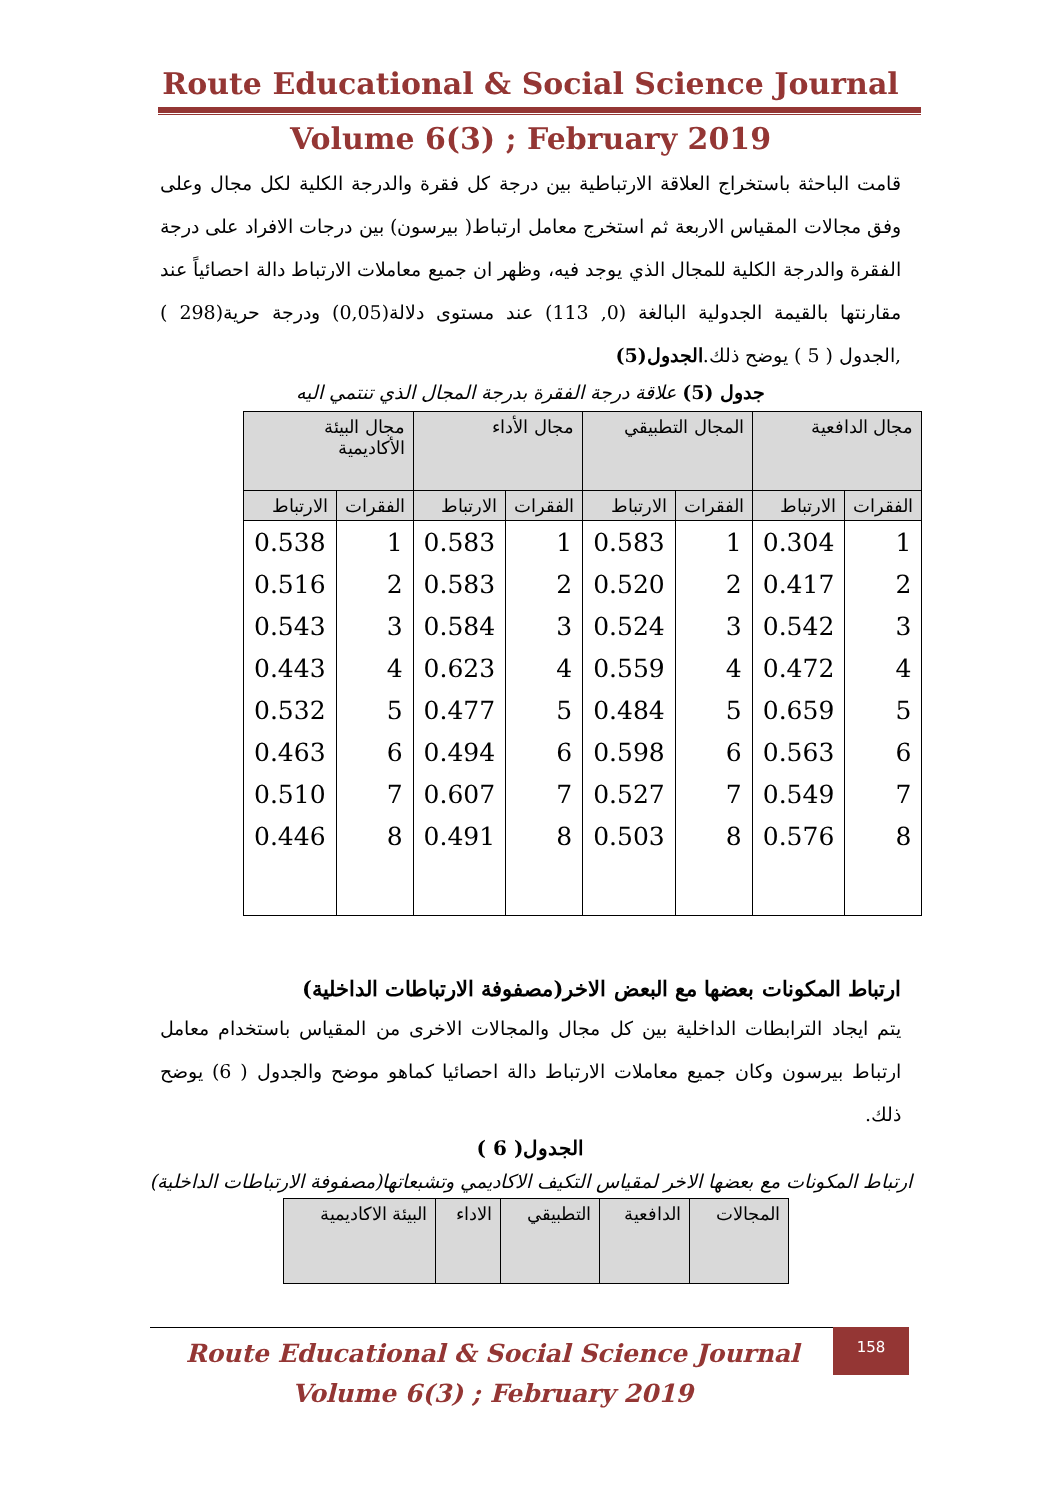Route Educational & Social Science Journal
Volume 6(3) ; February 2019
قامت الباحثة باستخراج العلاقة الارتباطية بين درجة كل فقرة والدرجة الكلية لكل مجال وعلى وفق مجالات المقياس الاربعة ثم استخرج معامل ارتباط( بيرسون) بين درجات الافراد على درجة الفقرة والدرجة الكلية للمجال الذي يوجد فيه، وظهر ان جميع معاملات الارتباط دالة احصائياً عند مقارنتها بالقيمة الجدولية البالغة (0, 113) عند مستوى دلالة(0,05) ودرجة حرية(298 ) ,الجدول ( 5 ) يوضح ذلك.الجدول(5)
جدول (5) علاقة درجة الفقرة بدرجة المجال الذي تنتمي اليه
| مجال الدافعية | | المجال التطبيقي | | مجال الأداء | | مجال البيئة الأكاديمية | |
| --- | --- | --- | --- | --- | --- | --- | --- |
| الفقرات | الارتباط | الفقرات | الارتباط | الفقرات | الارتباط | الفقرات | الارتباط |
| 1 | 0.304 | 1 | 0.583 | 1 | 0.583 | 1 | 0.538 |
| 2 | 0.417 | 2 | 0.520 | 2 | 0.583 | 2 | 0.516 |
| 3 | 0.542 | 3 | 0.524 | 3 | 0.584 | 3 | 0.543 |
| 4 | 0.472 | 4 | 0.559 | 4 | 0.623 | 4 | 0.443 |
| 5 | 0.659 | 5 | 0.484 | 5 | 0.477 | 5 | 0.532 |
| 6 | 0.563 | 6 | 0.598 | 6 | 0.494 | 6 | 0.463 |
| 7 | 0.549 | 7 | 0.527 | 7 | 0.607 | 7 | 0.510 |
| 8 | 0.576 | 8 | 0.503 | 8 | 0.491 | 8 | 0.446 |
ارتباط المكونات بعضها مع البعض الاخر(مصفوفة الارتباطات الداخلية)
يتم ايجاد الترابطات الداخلية بين كل مجال والمجالات الاخرى من المقياس باستخدام معامل ارتباط بيرسون وكان جميع معاملات الارتباط دالة احصائيا كماهو موضح والجدول ( 6) يوضح ذلك.
الجدول( 6 )
ارتباط المكونات مع بعضها الاخر لمقياس التكيف الاكاديمي وتشبعاتها(مصفوفة الارتباطات الداخلية)
| المجالات | الدافعية | التطبيقي | الاداء | البيئة الاكاديمية |
| --- | --- | --- | --- | --- |
Route Educational & Social Science Journal
Volume 6(3) ; February 2019
158